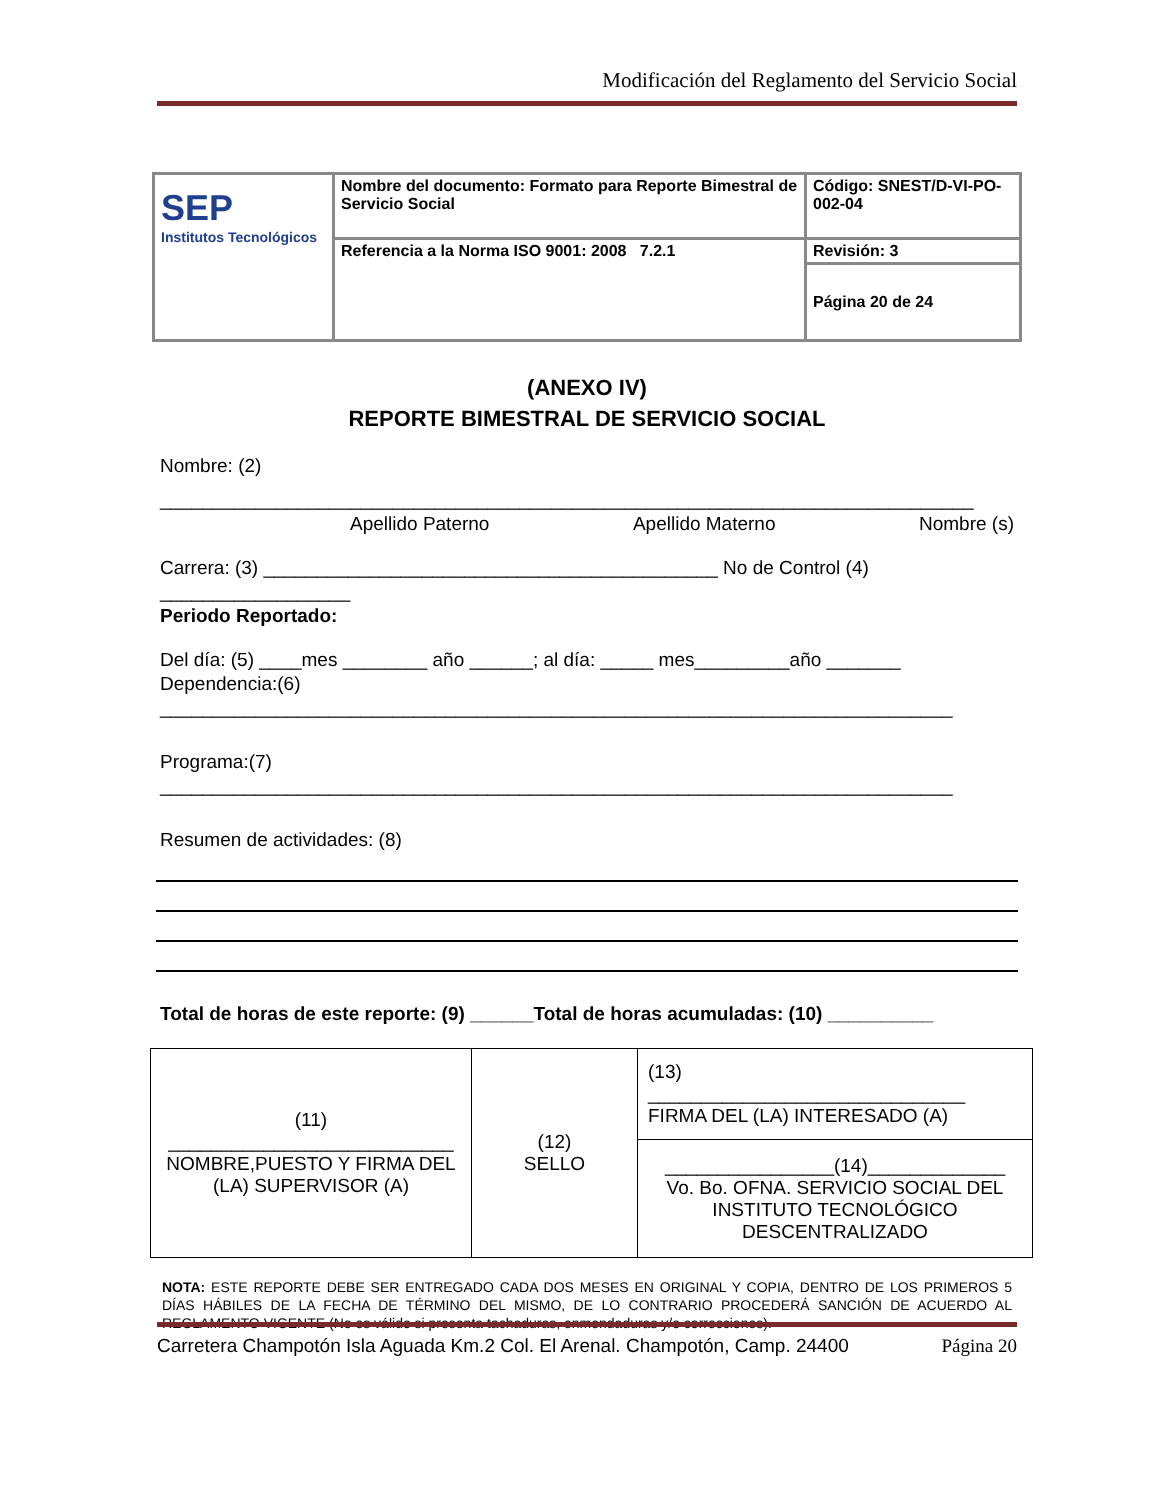Modificación del Reglamento del Servicio Social
| SEP Institutos Tecnológicos | Nombre del documento: Formato para Reporte Bimestral de Servicio Social | Código: SNEST/D-VI-PO-002-04 |
| | Referencia a la Norma ISO 9001: 2008 7.2.1 | Revisión: 3 |
| | | Página 20 de 24 |
(ANEXO IV)
REPORTE BIMESTRAL DE SERVICIO SOCIAL
Nombre: (2)
_____________________________________________________________________________
Apellido Paterno Apellido Materno Nombre (s)
Carrera: (3) ___________________________________________ No de Control (4)
__________________
Periodo Reportado:
Del día: (5) ____mes ________ año ______; al día: _____ mes_________año _______ Dependencia:(6)
___________________________________________________________________________
Programa:(7)
___________________________________________________________________________
Resumen de actividades: (8)
Total de horas de este reporte: (9) ______Total de horas acumuladas: (10) __________
| (11) ___________________________ NOMBRE,PUESTO Y FIRMA DEL (LA) SUPERVISOR (A) | (12) SELLO | (13) ______________________________ FIRMA DEL (LA) INTERESADO (A) |
| | | ________________(14)_____________ Vo. Bo. OFNA. SERVICIO SOCIAL DEL INSTITUTO TECNOLÓGICO DESCENTRALIZADO |
NOTA: ESTE REPORTE DEBE SER ENTREGADO CADA DOS MESES EN ORIGINAL Y COPIA, DENTRO DE LOS PRIMEROS 5 DÍAS HÁBILES DE LA FECHA DE TÉRMINO DEL MISMO, DE LO CONTRARIO PROCEDERÁ SANCIÓN DE ACUERDO AL REGLAMENTO VIGENTE (No es válido si presenta tachaduras, enmendaduras y/o correcciones).
Carretera Champotón Isla Aguada Km.2 Col. El Arenal. Champotón, Camp. 24400 Página 20